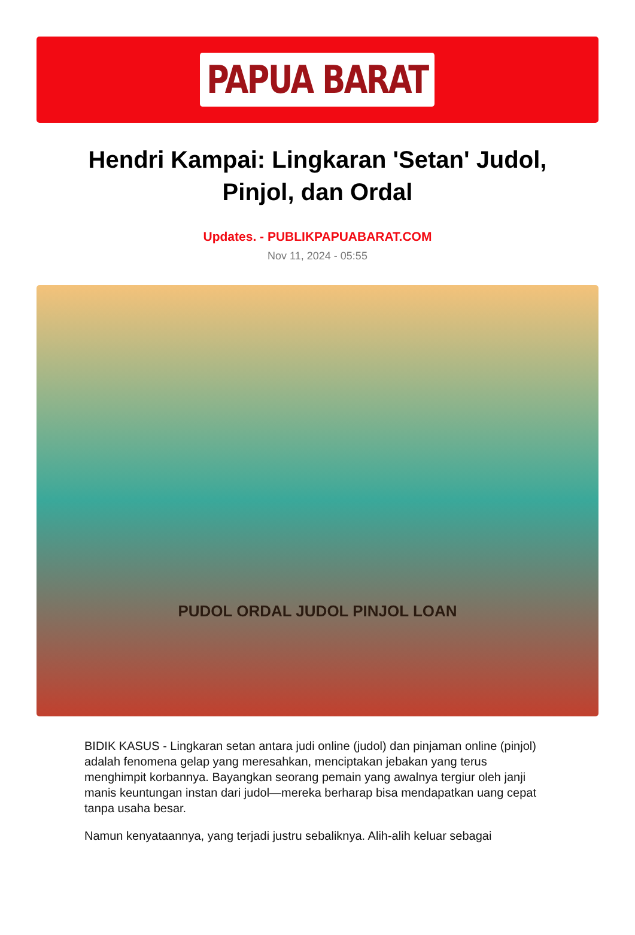PAPUA BARAT
Hendri Kampai: Lingkaran 'Setan' Judol, Pinjol, dan Ordal
Updates. - PUBLIKPAPUABARAT.COM
Nov 11, 2024 - 05:55
PUDOL ORDAL JUDOL PINJOL LOAN
BIDIK KASUS - Lingkaran setan antara judi online (judol) dan pinjaman online (pinjol) adalah fenomena gelap yang meresahkan, menciptakan jebakan yang terus menghimpit korbannya. Bayangkan seorang pemain yang awalnya tergiur oleh janji manis keuntungan instan dari judol—mereka berharap bisa mendapatkan uang cepat tanpa usaha besar.
Namun kenyataannya, yang terjadi justru sebaliknya. Alih-alih keluar sebagai